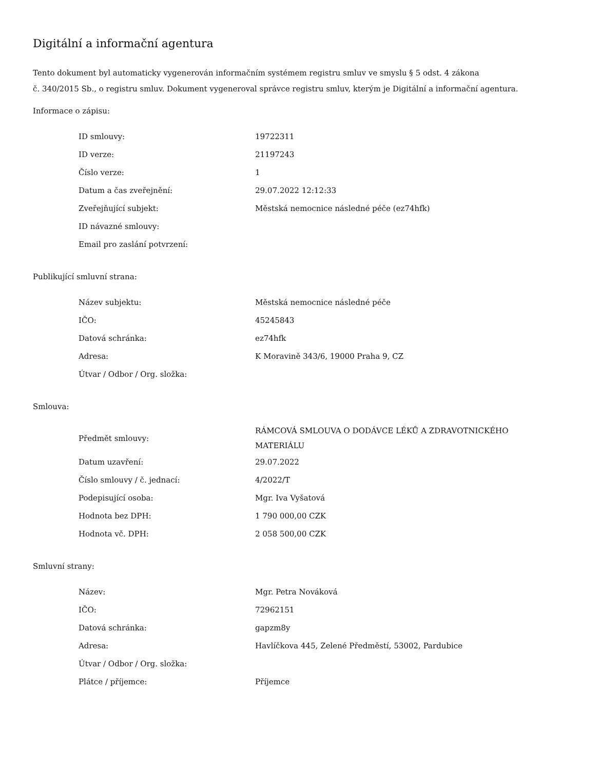Digitální a informační agentura
Tento dokument byl automaticky vygenerován informačním systémem registru smluv ve smyslu § 5 odst. 4 zákona
č. 340/2015 Sb., o registru smluv. Dokument vygeneroval správce registru smluv, kterým je Digitální a informační agentura.
Informace o zápisu:
| ID smlouvy: | 19722311 |
| ID verze: | 21197243 |
| Číslo verze: | 1 |
| Datum a čas zveřejnění: | 29.07.2022 12:12:33 |
| Zveřejňující subjekt: | Městská nemocnice následné péče (ez74hfk) |
| ID návazné smlouvy: | |
| Email pro zaslání potvrzení: | |
Publikující smluvní strana:
| Název subjektu: | Městská nemocnice následné péče |
| IČO: | 45245843 |
| Datová schránka: | ez74hfk |
| Adresa: | K Moravině 343/6, 19000 Praha 9, CZ |
| Útvar / Odbor / Org. složka: | |
Smlouva:
| Předmět smlouvy: | RÁMCOVÁ SMLOUVA O DODÁVCE LÉKŮ A ZDRAVOTNICKÉHO MATERIÁLU |
| Datum uzavření: | 29.07.2022 |
| Číslo smlouvy / č. jednací: | 4/2022/T |
| Podepisující osoba: | Mgr. Iva Vyšatová |
| Hodnota bez DPH: | 1 790 000,00 CZK |
| Hodnota vč. DPH: | 2 058 500,00 CZK |
Smluvní strany:
| Název: | Mgr. Petra Nováková |
| IČO: | 72962151 |
| Datová schránka: | gapzm8y |
| Adresa: | Havlíčkova 445, Zelené Předměstí, 53002, Pardubice |
| Útvar / Odbor / Org. složka: | |
| Plátce / příjemce: | Příjemce |